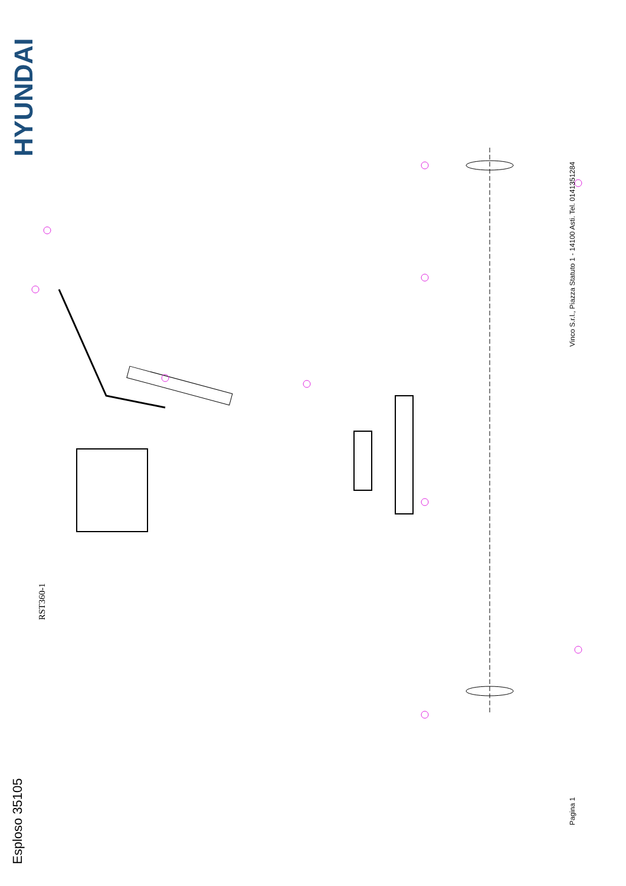HYUNDAI
Esploso 35105
RST360-1
Vinco S.r.l., Piazza Statuto 1 - 14100 Asti. Tel. 0141351284
Pagina 1